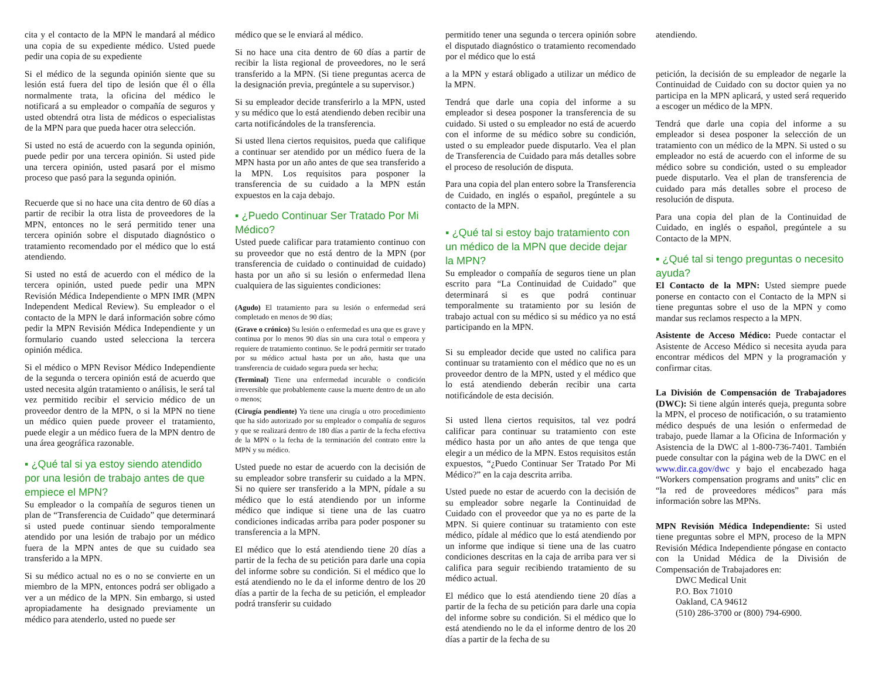cita y el contacto de la MPN le mandará al médico una copia de su expediente médico. Usted puede pedir una copia de su expediente
Si el médico de la segunda opinión siente que su lesión está fuera del tipo de lesión que él o élla normalmente trata, la oficina del médico le notificará a su empleador o compañía de seguros y usted obtendrá otra lista de médicos o especialistas de la MPN para que pueda hacer otra selección.
Si usted no está de acuerdo con la segunda opinión, puede pedir por una tercera opinión. Si usted pide una tercera opinión, usted pasará por el mismo proceso que pasó para la segunda opinión.
Recuerde que si no hace una cita dentro de 60 días a partir de recibir la otra lista de proveedores de la MPN, entonces no le será permitido tener una tercera opinión sobre el disputado diagnóstico o tratamiento recomendado por el médico que lo está atendiendo.
Si usted no está de acuerdo con el médico de la tercera opinión, usted puede pedir una MPN Revisión Médica Independiente o MPN IMR (MPN Independent Medical Review). Su empleador o el contacto de la MPN le dará información sobre cómo pedir la MPN Revisión Médica Independiente y un formulario cuando usted selecciona la tercera opinión médica.
Si el médico o MPN Revisor Médico Independiente de la segunda o tercera opinión está de acuerdo que usted necesita algún tratamiento o análisis, le será tal vez permitido recibir el servicio médico de un proveedor dentro de la MPN, o si la MPN no tiene un médico quien puede proveer el tratamiento, puede elegir a un médico fuera de la MPN dentro de una área geográfica razonable.
▪ ¿Qué tal si ya estoy siendo atendido por una lesión de trabajo antes de que empiece el MPN?
Su empleador o la compañía de seguros tienen un plan de “Transferencia de Cuidado” que determinará si usted puede continuar siendo temporalmente atendido por una lesión de trabajo por un médico fuera de la MPN antes de que su cuidado sea transferido a la MPN.
Si su médico actual no es o no se convierte en un miembro de la MPN, entonces podrá ser obligado a ver a un médico de la MPN. Sin embargo, si usted apropiadamente ha designado previamente un médico para atenderlo, usted no puede ser
médico que se le enviará al médico.
Si no hace una cita dentro de 60 días a partir de recibir la lista regional de proveedores, no le será transferido a la MPN. (Si tiene preguntas acerca de la designación previa, pregúntele a su supervisor.)
Si su empleador decide transferirlo a la MPN, usted y su médico que lo está atendiendo deben recibir una carta notificándoles de la transferencia.
Si usted llena ciertos requisitos, pueda que califique a continuar ser atendido por un médico fuera de la MPN hasta por un año antes de que sea transferido a la MPN. Los requisitos para posponer la transferencia de su cuidado a la MPN están expuestos en la caja debajo.
▪ ¿Puedo Continuar Ser Tratado Por Mi Médico?
Usted puede calificar para tratamiento continuo con su proveedor que no está dentro de la MPN (por transferencia de cuidado o continuidad de cuidado) hasta por un año si su lesión o enfermedad llena cualquiera de las siguientes condiciones:
(Agudo) El tratamiento para su lesión o enfermedad será completado en menos de 90 días;
(Grave o crónico) Su lesión o enfermedad es una que es grave y continua por lo menos 90 días sin una cura total o empeora y requiere de tratamiento continuo. Se le podrá permitir ser tratado por su médico actual hasta por un año, hasta que una transferencia de cuidado segura pueda ser hecha;
(Terminal) Tiene una enfermedad incurable o condición irreversible que probablemente cause la muerte dentro de un año o menos;
(Cirugía pendiente) Ya tiene una cirugía u otro procedimiento que ha sido autorizado por su empleador o compañía de seguros y que se realizará dentro de 180 días a partir de la fecha efectiva de la MPN o la fecha de la terminación del contrato entre la MPN y su médico.
Usted puede no estar de acuerdo con la decisión de su empleador sobre transferir su cuidado a la MPN. Si no quiere ser transferido a la MPN, pídale a su médico que lo está atendiendo por un informe médico que indique si tiene una de las cuatro condiciones indicadas arriba para poder posponer su transferencia a la MPN.
El médico que lo está atendiendo tiene 20 días a partir de la fecha de su petición para darle una copia del informe sobre su condición. Si el médico que lo está atendiendo no le da el informe dentro de los 20 días a partir de la fecha de su petición, el empleador podrá transferir su cuidado
permitido tener una segunda o tercera opinión sobre el disputado diagnóstico o tratamiento recomendado por el médico que lo está
a la MPN y estará obligado a utilizar un médico de la MPN.
Tendrá que darle una copia del informe a su empleador si desea posponer la transferencia de su cuidado. Si usted o su empleador no está de acuerdo con el informe de su médico sobre su condición, usted o su empleador puede disputarlo. Vea el plan de Transferencia de Cuidado para más detalles sobre el proceso de resolución de disputa.
Para una copia del plan entero sobre la Transferencia de Cuidado, en inglés o español, pregúntele a su contacto de la MPN.
▪ ¿Qué tal si estoy bajo tratamiento con un médico de la MPN que decide dejar la MPN?
Su empleador o compañía de seguros tiene un plan escrito para “La Continuidad de Cuidado” que determinará si es que podrá continuar temporalmente su tratamiento por su lesión de trabajo actual con su médico si su médico ya no está participando en la MPN.
Si su empleador decide que usted no califica para continuar su tratamiento con el médico que no es un proveedor dentro de la MPN, usted y el médico que lo está atendiendo deberán recibir una carta notificándole de esta decisión.
Si usted llena ciertos requisitos, tal vez podrá calificar para continuar su tratamiento con este médico hasta por un año antes de que tenga que elegir a un médico de la MPN. Estos requisitos están expuestos, “¿Puedo Continuar Ser Tratado Por Mi Médico?” en la caja descrita arriba.
Usted puede no estar de acuerdo con la decisión de su empleador sobre negarle la Continuidad de Cuidado con el proveedor que ya no es parte de la MPN. Si quiere continuar su tratamiento con este médico, pídale al médico que lo está atendiendo por un informe que indique si tiene una de las cuatro condiciones descritas en la caja de arriba para ver si califica para seguir recibiendo tratamiento de su médico actual.
El médico que lo está atendiendo tiene 20 días a partir de la fecha de su petición para darle una copia del informe sobre su condición. Si el médico que lo está atendiendo no le da el informe dentro de los 20 días a partir de la fecha de su
atendiendo.
petición, la decisión de su empleador de negarle la Continuidad de Cuidado con su doctor quien ya no participa en la MPN aplicará, y usted será requerido a escoger un médico de la MPN.
Tendrá que darle una copia del informe a su empleador si desea posponer la selección de un tratamiento con un médico de la MPN. Si usted o su empleador no está de acuerdo con el informe de su médico sobre su condición, usted o su empleador puede disputarlo. Vea el plan de transferencia de cuidado para más detalles sobre el proceso de resolución de disputa.
Para una copia del plan de la Continuidad de Cuidado, en inglés o español, pregúntele a su Contacto de la MPN.
▪ ¿Qué tal si tengo preguntas o necesito ayuda?
El Contacto de la MPN: Usted siempre puede ponerse en contacto con el Contacto de la MPN si tiene preguntas sobre el uso de la MPN y como mandar sus reclamos respecto a la MPN.
Asistente de Acceso Médico: Puede contactar el Asistente de Acceso Médico si necesita ayuda para encontrar médicos del MPN y la programación y confirmar citas.
La División de Compensación de Trabajadores (DWC): Si tiene algún interés queja, pregunta sobre la MPN, el proceso de notificación, o su tratamiento médico después de una lesión o enfermedad de trabajo, puede llamar a la Oficina de Información y Asistencia de la DWC al 1-800-736-7401. También puede consultar con la página web de la DWC en el www.dir.ca.gov/dwc y bajo el encabezado haga “Workers compensation programs and units” clic en “la red de proveedores médicos” para más información sobre las MPNs.
MPN Revisión Médica Independiente: Si usted tiene preguntas sobre el MPN, proceso de la MPN Revisión Médica Independiente póngase en contacto con la Unidad Médica de la División de Compensación de Trabajadores en:
DWC Medical Unit
P.O. Box 71010
Oakland, CA 94612
(510) 286-3700 or (800) 794-6900.